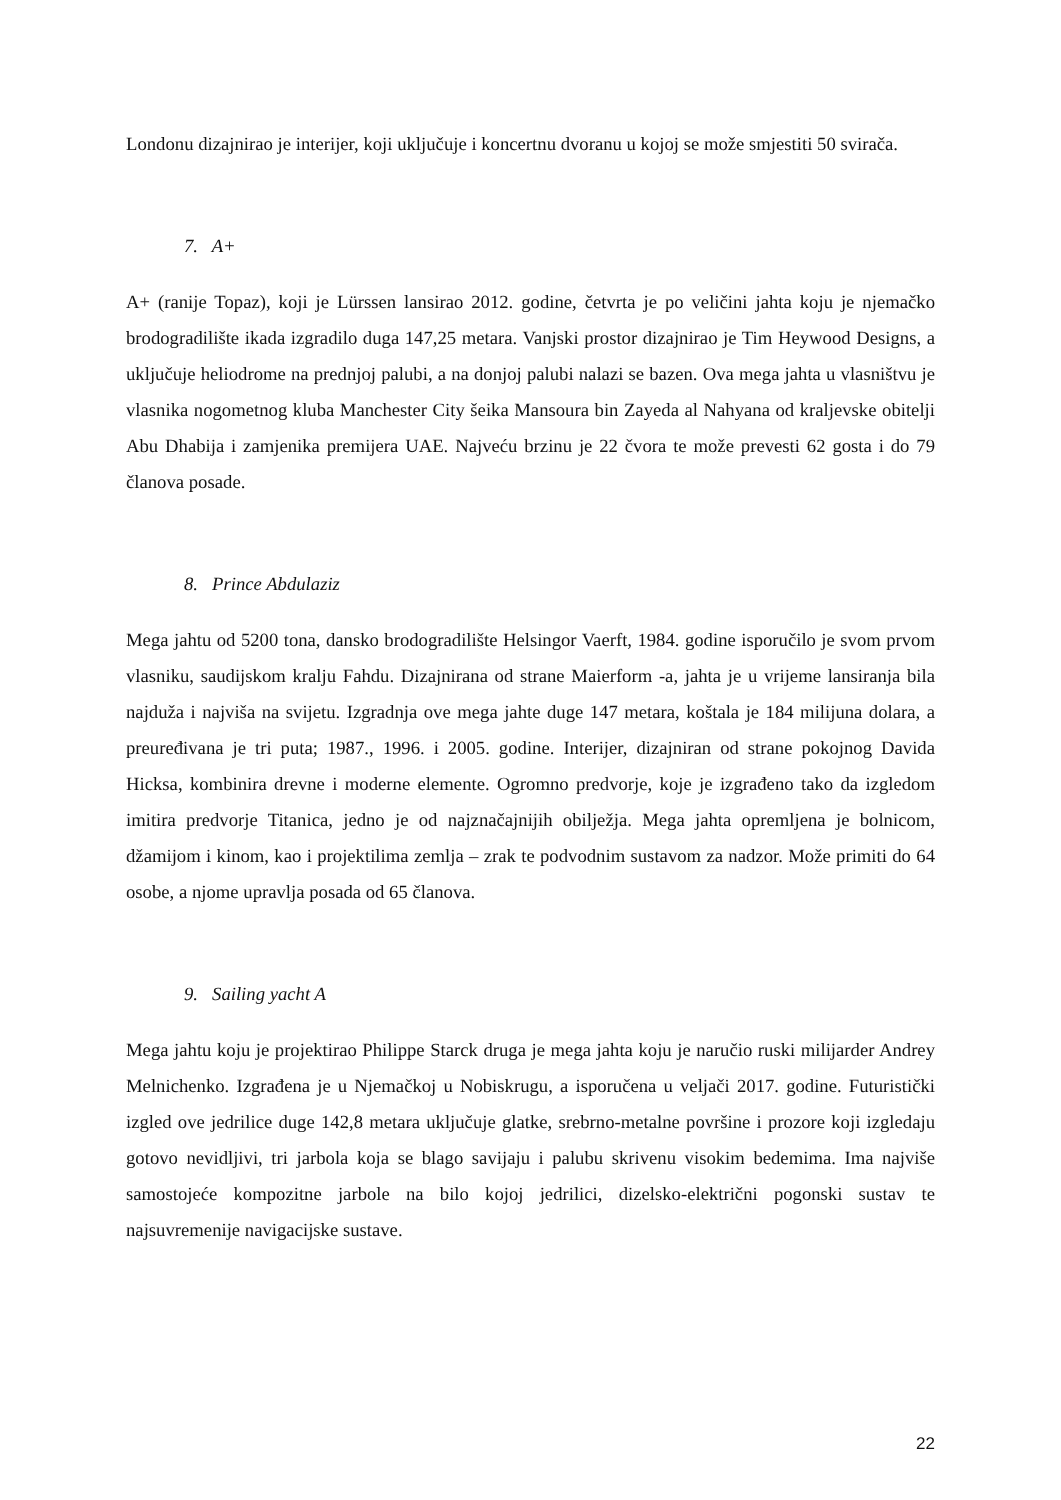Londonu dizajnirao je interijer, koji uključuje i koncertnu dvoranu u kojoj se može smjestiti 50 svirača.
7. A+
A+ (ranije Topaz), koji je Lürssen lansirao 2012. godine, četvrta je po veličini jahta koju je njemačko brodogradilište ikada izgradilo duga 147,25 metara. Vanjski prostor dizajnirao je Tim Heywood Designs, a uključuje heliodrome na prednjoj palubi, a na donjoj palubi nalazi se bazen. Ova mega jahta u vlasništvu je vlasnika nogometnog kluba Manchester City šeika Mansoura bin Zayeda al Nahyana od kraljevske obitelji Abu Dhabija i zamjenika premijera UAE. Najveću brzinu je 22 čvora te može prevesti 62 gosta i do 79 članova posade.
8. Prince Abdulaziz
Mega jahtu od 5200 tona, dansko brodogradilište Helsingor Vaerft, 1984. godine isporučilo je svom prvom vlasniku, saudijskom kralju Fahdu. Dizajnirana od strane Maierform -a, jahta je u vrijeme lansiranja bila najduža i najviša na svijetu. Izgradnja ove mega jahte duge 147 metara, koštala je 184 milijuna dolara, a preuređivana je tri puta; 1987., 1996. i 2005. godine. Interijer, dizajniran od strane pokojnog Davida Hicksa, kombinira drevne i moderne elemente. Ogromno predvorje, koje je izgrađeno tako da izgledom imitira predvorje Titanica, jedno je od najznačajnijih obilježja. Mega jahta opremljena je bolnicom, džamijom i kinom, kao i projektilima zemlja – zrak te podvodnim sustavom za nadzor. Može primiti do 64 osobe, a njome upravlja posada od 65 članova.
9. Sailing yacht A
Mega jahtu koju je projektirao Philippe Starck druga je mega jahta koju je naručio ruski milijarder Andrey Melnichenko. Izgrađena je u Njemačkoj u Nobiskrugu, a isporučena u veljači 2017. godine. Futuristički izgled ove jedrilice duge 142,8 metara uključuje glatke, srebrno-metalne površine i prozore koji izgledaju gotovo nevidljivi, tri jarbola koja se blago savijaju i palubu skrivenu visokim bedemima. Ima najviše samostojeće kompozitne jarbole na bilo kojoj jedrilici, dizelsko-električni pogonski sustav te najsuvremenije navigacijske sustave.
22